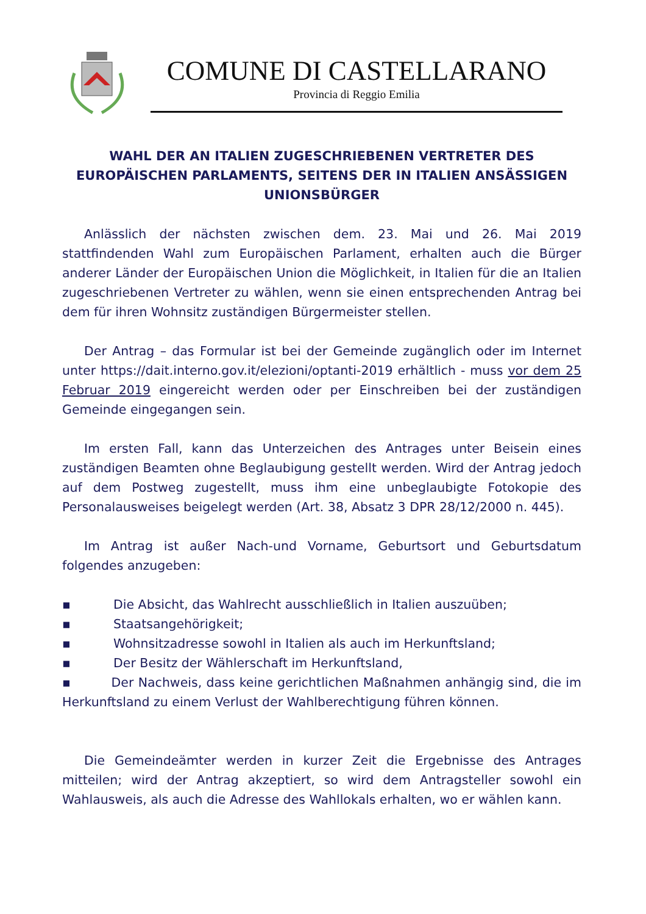COMUNE DI CASTELLARANO
Provincia di Reggio Emilia
WAHL DER AN ITALIEN ZUGESCHRIEBENEN VERTRETER DES EUROPÄISCHEN PARLAMENTS, SEITENS DER IN ITALIEN ANSÄSSIGEN UNIONSBÜRGER
Anlässlich der nächsten zwischen dem. 23. Mai und 26. Mai 2019 stattfindenden Wahl zum Europäischen Parlament, erhalten auch die Bürger anderer Länder der Europäischen Union die Möglichkeit, in Italien für die an Italien zugeschriebenen Vertreter zu wählen, wenn sie einen entsprechenden Antrag bei dem für ihren Wohnsitz zuständigen Bürgermeister stellen.
Der Antrag – das Formular ist bei der Gemeinde zugänglich oder im Internet unter https://dait.interno.gov.it/elezioni/optanti-2019 erhältlich - muss vor dem 25 Februar 2019 eingereicht werden oder per Einschreiben bei der zuständigen Gemeinde eingegangen sein.
Im ersten Fall, kann das Unterzeichen des Antrages unter Beisein eines zuständigen Beamten ohne Beglaubigung gestellt werden. Wird der Antrag jedoch auf dem Postweg zugestellt, muss ihm eine unbeglaubigte Fotokopie des Personalausweises beigelegt werden (Art. 38, Absatz 3 DPR 28/12/2000 n. 445).
Im Antrag ist außer Nach-und Vorname, Geburtsort und Geburtsdatum folgendes anzugeben:
▪ Die Absicht, das Wahlrecht ausschließlich in Italien auszuüben;
▪ Staatsangehörigkeit;
▪ Wohnsitzadresse sowohl in Italien als auch im Herkunftsland;
▪ Der Besitz der Wählerschaft im Herkunftsland,
▪ Der Nachweis, dass keine gerichtlichen Maßnahmen anhängig sind, die im Herkunftsland zu einem Verlust der Wahlberechtigung führen können.
Die Gemeindeämter werden in kurzer Zeit die Ergebnisse des Antrages mitteilen; wird der Antrag akzeptiert, so wird dem Antragsteller sowohl ein Wahlausweis, als auch die Adresse des Wahllokals erhalten, wo er wählen kann.